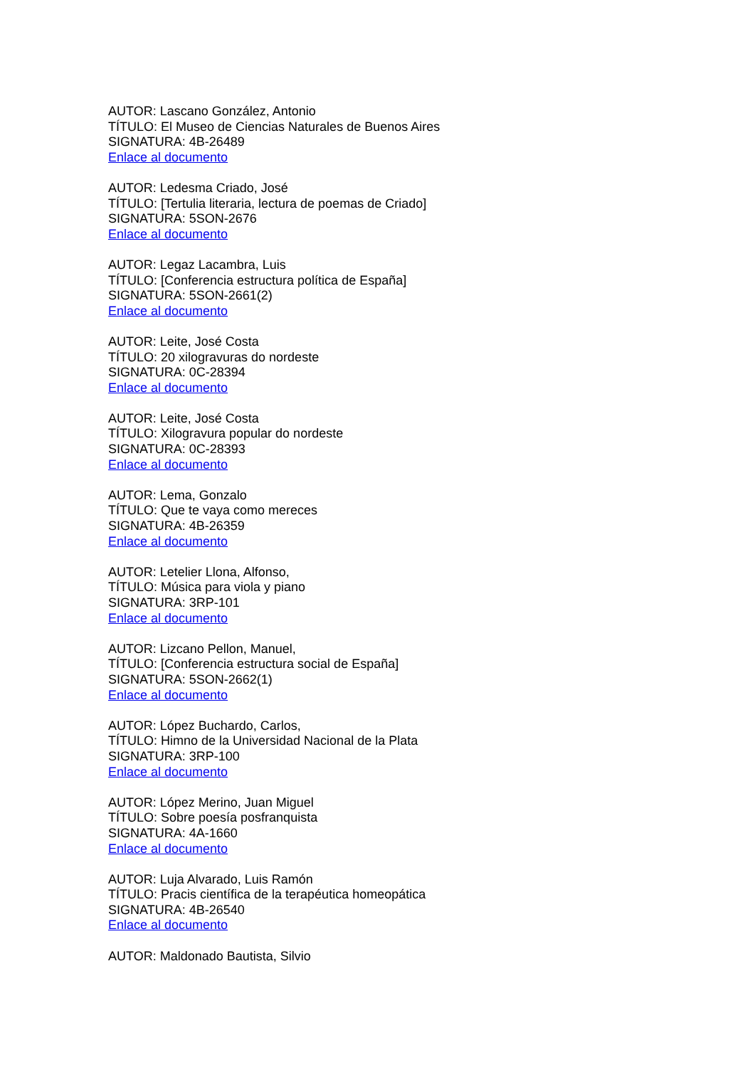AUTOR: Lascano González, Antonio
TÍTULO: El Museo de Ciencias Naturales de Buenos Aires
SIGNATURA: 4B-26489
Enlace al documento
AUTOR: Ledesma Criado, José
TÍTULO: [Tertulia literaria, lectura de poemas de Criado]
SIGNATURA: 5SON-2676
Enlace al documento
AUTOR: Legaz Lacambra, Luis
TÍTULO: [Conferencia estructura política de España]
SIGNATURA: 5SON-2661(2)
Enlace al documento
AUTOR: Leite, José Costa
TÍTULO: 20 xilogravuras do nordeste
SIGNATURA: 0C-28394
Enlace al documento
AUTOR: Leite, José Costa
TÍTULO: Xilogravura popular do nordeste
SIGNATURA: 0C-28393
Enlace al documento
AUTOR: Lema, Gonzalo
TÍTULO: Que te vaya como mereces
SIGNATURA: 4B-26359
Enlace al documento
AUTOR: Letelier Llona, Alfonso,
TÍTULO: Música para viola y piano
SIGNATURA: 3RP-101
Enlace al documento
AUTOR: Lizcano Pellon, Manuel,
TÍTULO: [Conferencia estructura social de España]
SIGNATURA: 5SON-2662(1)
Enlace al documento
AUTOR: López Buchardo, Carlos,
TÍTULO: Himno de la Universidad Nacional de la Plata
SIGNATURA: 3RP-100
Enlace al documento
AUTOR: López Merino, Juan Miguel
TÍTULO: Sobre poesía posfranquista
SIGNATURA: 4A-1660
Enlace al documento
AUTOR: Luja Alvarado, Luis Ramón
TÍTULO: Pracis científica de la terapéutica homeopática
SIGNATURA: 4B-26540
Enlace al documento
AUTOR: Maldonado Bautista, Silvio